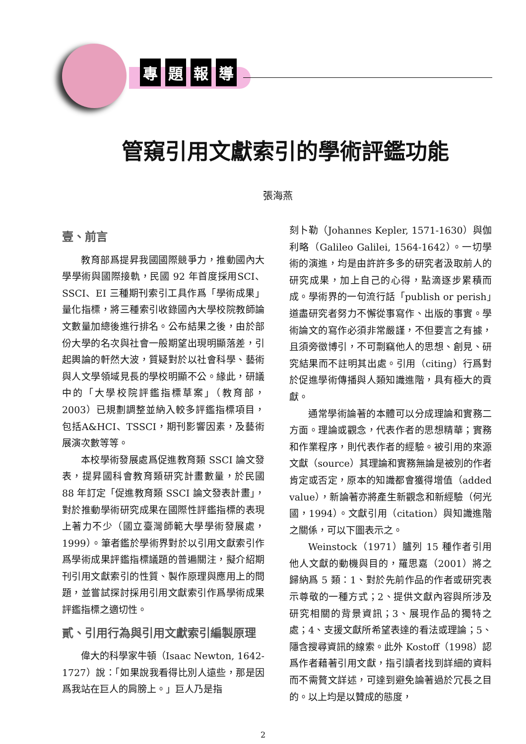專題報導
管窺引用文獻索引的學術評鑑功能
張海燕
壹、前言
教育部爲提昇我國國際競爭力，推動國內大學學術與國際接軌，民國 92 年首度採用SCI、SSCI、EI 三種期刊索引工具作爲「學術成果」量化指標，將三種索引收錄國內大學校院教師論文數量加總後進行排名。公布結果之後，由於部份大學的名次與社會一般期望出現明顯落差，引起輿論的軒然大波，質疑對於以社會科學、藝術與人文學領域見長的學校明顯不公。緣此，研議中的「大學校院評鑑指標草案」（教育部，2003）已規劃調整並納入較多評鑑指標項目，包括A&HCI、TSSCI，期刊影響因素，及藝術展演次數等等。
本校學術發展處爲促進教育類 SSCI 論文發表，提昇國科會教育類研究計畫數量，於民國 88 年訂定「促進教育類 SSCI 論文發表計畫」，對於推動學術研究成果在國際性評鑑指標的表現上著力不少（國立臺灣師範大學學術發展處，1999）。筆者鑑於學術界對於以引用文獻索引作爲學術成果評鑑指標議題的普遍關注，擬介紹期刊引用文獻索引的性質、製作原理與應用上的問題，並嘗試探討採用引用文獻索引作爲學術成果評鑑指標之適切性。
貳、引用行為與引用文獻索引編製原理
偉大的科學家牛頓（Isaac Newton, 1642-1727）說：「如果說我看得比別人遠些，那是因爲我站在巨人的肩膀上。」巨人乃是指
刻卜勒（Johannes Kepler, 1571-1630）與伽利略（Galileo Galilei, 1564-1642）。一切學術的演進，均是由許許多多的研究者汲取前人的研究成果，加上自己的心得，點滴逐步累積而成。學術界的一句流行話「publish or perish」道盡研究者努力不懈從事寫作、出版的事實。學術論文的寫作必須非常嚴謹，不但要言之有據，且須旁徵博引，不可剽竊他人的思想、創見、研究結果而不註明其出處。引用（citing）行爲對於促進學術傳播與人類知識進階，具有極大的貢獻。
通常學術論著的本體可以分成理論和實務二方面。理論或觀念，代表作者的思想精華；實務和作業程序，則代表作者的經驗。被引用的來源文獻（source）其理論和實務無論是被別的作者肯定或否定，原本的知識都會獲得增值（added value），新論著亦將產生新觀念和新經驗（何光國，1994）。文獻引用（citation）與知識進階之關係，可以下圖表示之。
Weinstock（1971）臚列 15 種作者引用他人文獻的動機與目的，羅思嘉（2001）將之歸納爲 5 類：1、對於先前作品的作者或研究表示尊敬的一種方式；2、提供文獻內容與所涉及研究相關的背景資訊；3、展現作品的獨特之處；4、支援文獻所希望表達的看法或理論；5、隱含搜尋資訊的線索。此外 Kostoff（1998）認爲作者藉著引用文獻，指引讀者找到詳細的資料而不需贅文詳述，可達到避免論著過於冗長之目的。以上均是以贊成的態度，
2